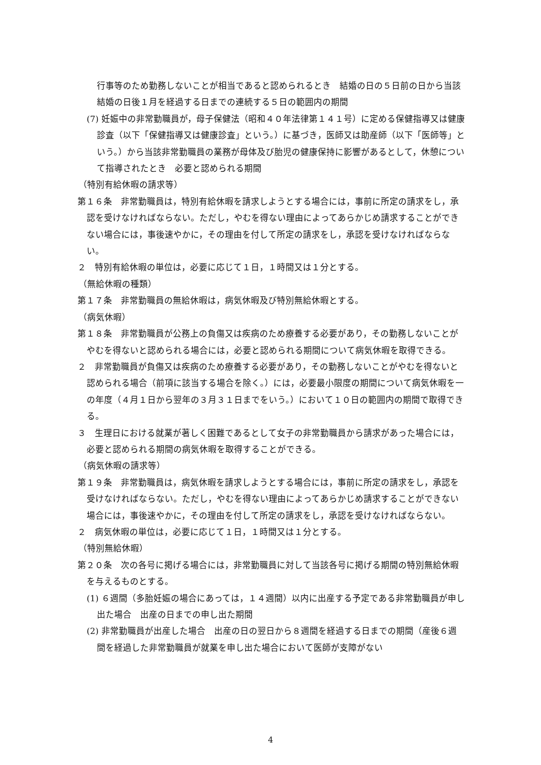行事等のため勤務しないことが相当であると認められるとき　結婚の日の５日前の日から当該結婚の日後１月を経過する日までの連続する５日の範囲内の期間
(7) 妊娠中の非常勤職員が，母子保健法（昭和４０年法律第１４１号）に定める保健指導又は健康診査（以下「保健指導又は健康診査」という。）に基づき，医師又は助産師（以下「医師等」という。）から当該非常勤職員の業務が母体及び胎児の健康保持に影響があるとして，休憩について指導されたとき　必要と認められる期間
（特別有給休暇の請求等）
第１６条　非常勤職員は，特別有給休暇を請求しようとする場合には，事前に所定の請求をし，承認を受けなければならない。ただし，やむを得ない理由によってあらかじめ請求することができない場合には，事後速やかに，その理由を付して所定の請求をし，承認を受けなければならない。
２　特別有給休暇の単位は，必要に応じて１日，１時間又は１分とする。
（無給休暇の種類）
第１７条　非常勤職員の無給休暇は，病気休暇及び特別無給休暇とする。
（病気休暇）
第１８条　非常勤職員が公務上の負傷又は疾病のため療養する必要があり，その勤務しないことがやむを得ないと認められる場合には，必要と認められる期間について病気休暇を取得できる。
２　非常勤職員が負傷又は疾病のため療養する必要があり，その勤務しないことがやむを得ないと認められる場合（前項に該当する場合を除く。）には，必要最小限度の期間について病気休暇を一の年度（４月１日から翌年の３月３１日までをいう。）において１０日の範囲内の期間で取得できる。
３　生理日における就業が著しく困難であるとして女子の非常勤職員から請求があった場合には，必要と認められる期間の病気休暇を取得することができる。
（病気休暇の請求等）
第１９条　非常勤職員は，病気休暇を請求しようとする場合には，事前に所定の請求をし，承認を受けなければならない。ただし，やむを得ない理由によってあらかじめ請求することができない場合には，事後速やかに，その理由を付して所定の請求をし，承認を受けなければならない。
２　病気休暇の単位は，必要に応じて１日，１時間又は１分とする。
（特別無給休暇）
第２０条　次の各号に掲げる場合には，非常勤職員に対して当該各号に掲げる期間の特別無給休暇を与えるものとする。
(1) ６週間（多胎妊娠の場合にあっては，１４週間）以内に出産する予定である非常勤職員が申し出た場合　出産の日までの申し出た期間
(2) 非常勤職員が出産した場合　出産の日の翌日から８週間を経過する日までの期間（産後６週間を経過した非常勤職員が就業を申し出た場合において医師が支障がない
4